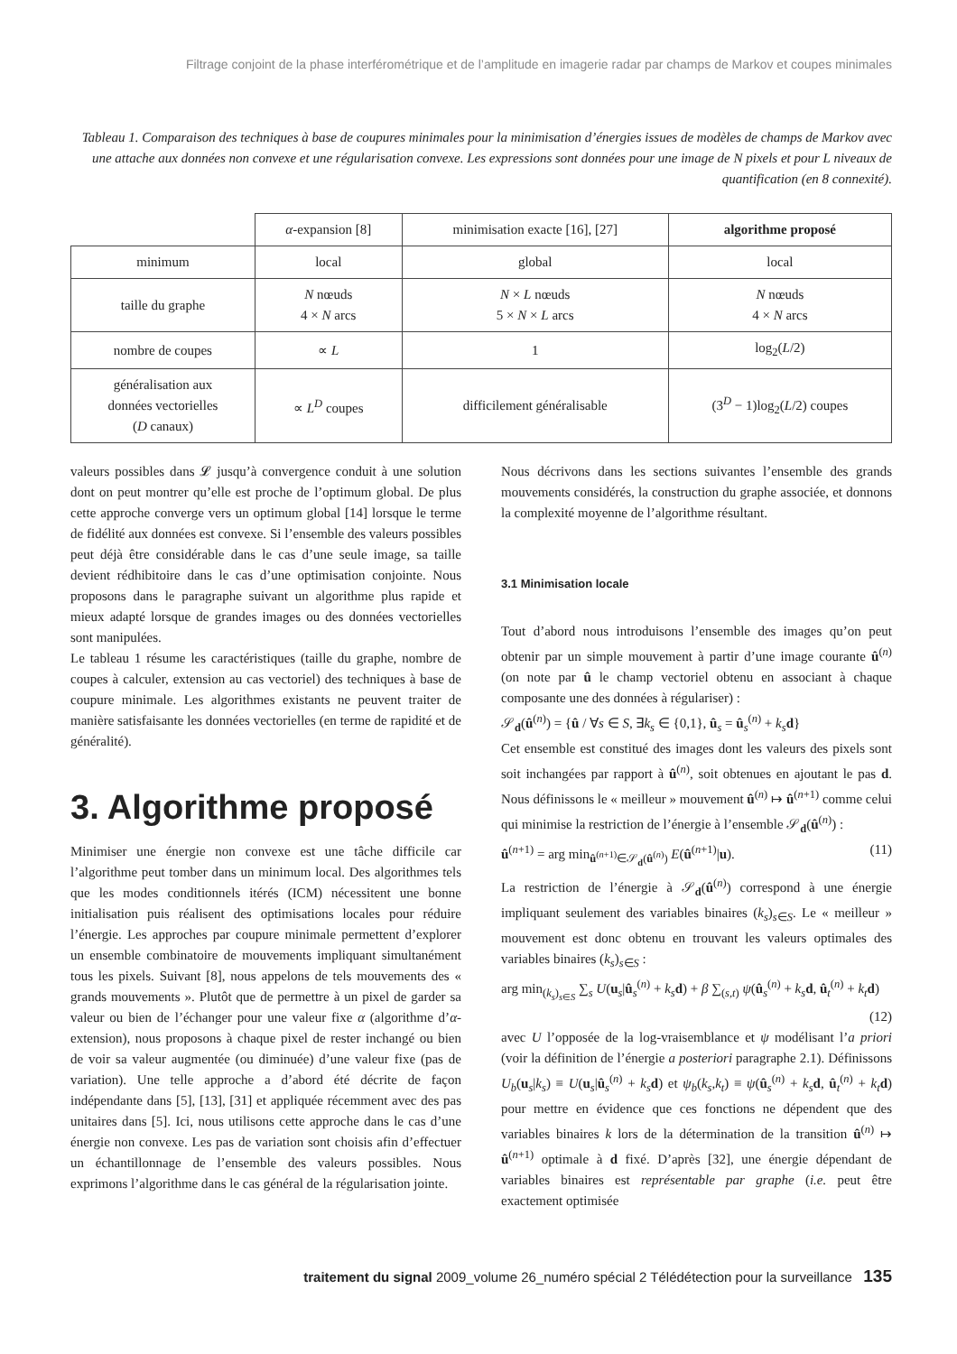Filtrage conjoint de la phase interférométrique et de l’amplitude en imagerie radar par champs de Markov et coupes minimales
Tableau 1. Comparaison des techniques à base de coupures minimales pour la minimisation d’énergies issues de modèles de champs de Markov avec une attache aux données non convexe et une régularisation convexe. Les expressions sont données pour une image de N pixels et pour L niveaux de quantification (en 8 connexité).
| | α -expansion [8] | minimisation exacte [16], [27] | algorithme proposé |
| --- | --- | --- | --- |
| minimum | local | global | local |
| taille du graphe | N nœuds 4 × N arcs | N × L nœuds 5 × N × L arcs | N nœuds 4 × N arcs |
| nombre de coupes | ∝ L | 1 | log<sub>2</sub>( L /2) |
| généralisation aux données vectorielles ( D canaux) | ∝ L<sup>D</sup> coupes | difficilement généralisable | (3<sup>D</sup> − 1)log<sub>2</sub>( L /2) coupes |
valeurs possibles dans 𝓛 jusqu’à convergence conduit à une solution dont on peut montrer qu’elle est proche de l’optimum global. De plus cette approche converge vers un optimum global [14] lorsque le terme de fidélité aux données est convexe. Si l’ensemble des valeurs possibles peut déjà être considérable dans le cas d’une seule image, sa taille devient rédhibitoire dans le cas d’une optimisation conjointe. Nous proposons dans le paragraphe suivant un algorithme plus rapide et mieux adapté lorsque de grandes images ou des données vectorielles sont manipulées.
Le tableau 1 résume les caractéristiques (taille du graphe, nombre de coupes à calculer, extension au cas vectoriel) des techniques à base de coupure minimale. Les algorithmes existants ne peuvent traiter de manière satisfaisante les données vectorielles (en terme de rapidité et de généralité).
3. Algorithme proposé
Minimiser une énergie non convexe est une tâche difficile car l’algorithme peut tomber dans un minimum local. Des algorithmes tels que les modes conditionnels itérés (ICM) nécessitent une bonne initialisation puis réalisent des optimisations locales pour réduire l’énergie. Les approches par coupure minimale permettent d’explorer un ensemble combinatoire de mouvements impliquant simultanément tous les pixels. Suivant [8], nous appelons de tels mouvements des « grands mouvements ». Plutôt que de permettre à un pixel de garder sa valeur ou bien de l’échanger pour une valeur fixe α (algorithme d’α-extension), nous proposons à chaque pixel de rester inchangé ou bien de voir sa valeur augmentée (ou diminuée) d’une valeur fixe (pas de variation). Une telle approche a d’abord été décrite de façon indépendante dans [5], [13], [31] et appliquée récemment avec des pas unitaires dans [5]. Ici, nous utilisons cette approche dans le cas d’une énergie non convexe. Les pas de variation sont choisis afin d’effectuer un échantillonnage de l’ensemble des valeurs possibles. Nous exprimons l’algorithme dans le cas général de la régularisation jointe.
Nous décrivons dans les sections suivantes l’ensemble des grands mouvements considérés, la construction du graphe associée, et donnons la complexité moyenne de l’algorithme résultant.
3.1 Minimisation locale
Tout d’abord nous introduisons l’ensemble des images qu’on peut obtenir par un simple mouvement à partir d’une image courante û<sup>(n)</sup> (on note par û le champ vectoriel obtenu en associant à chaque composante une des données à régulariser) :
𝒮<sub>d</sub>(û<sup>(n)</sup>) = {û / ∀s ∈ S, ∃k<sub>s</sub> ∈ {0,1}, û<sub>s</sub> = û<sub>s</sub><sup>(n)</sup> + k<sub>s</sub> d}
Cet ensemble est constitué des images dont les valeurs des pixels sont soit inchangées par rapport à û<sup>(n)</sup>, soit obtenues en ajoutant le pas d. Nous définissons le « meilleur » mouvement û<sup>(n)</sup> ↦ û<sup>(n+1)</sup> comme celui qui minimise la restriction de l’énergie à l’ensemble 𝒮<sub>d</sub>(û<sup>(n)</sup>) :
û<sup>(n+1)</sup> = arg min<sub>û<sup>(n+1)</sup>∈𝒮<sub>d</sub>(û<sup>(n)</sup>)</sub> E(û<sup>(n+1)</sup>|u). (11)
La restriction de l’énergie à 𝒮<sub>d</sub>(û<sup>(n)</sup>) correspond à une énergie impliquant seulement des variables binaires (k<sub>s</sub>)<sub>s∈S</sub>. Le « meilleur » mouvement est donc obtenu en trouvant les valeurs optimales des variables binaires (k<sub>s</sub>)<sub>s∈S</sub> :
arg min<sub>(k<sub>s</sub>)<sub>s∈S</sub></sub> ∑<sub>s</sub> U(u<sub>s</sub>|û<sub>s</sub><sup>(n)</sup> + k<sub>s</sub> d) + β ∑<sub>(s,t)</sub> ψ(û<sub>s</sub><sup>(n)</sup> + k<sub>s</sub> d, û<sub>t</sub><sup>(n)</sup> + k<sub>t</sub> d)
(12)
avec U l’opposée de la log-vraisemblance et ψ modélisant l’a priori (voir la définition de l’énergie a posteriori paragraphe 2.1). Définissons U<sub>b</sub>(u<sub>s</sub>|k<sub>s</sub>) ≡ U(u<sub>s</sub>|û<sub>s</sub><sup>(n)</sup> + k<sub>s</sub> d) et ψ<sub>b</sub>(k<sub>s</sub>,k<sub>t</sub>) ≡ ψ(û<sub>s</sub><sup>(n)</sup> + k<sub>s</sub> d, û<sub>t</sub><sup>(n)</sup> + k<sub>t</sub> d) pour mettre en évidence que ces fonctions ne dépendent que des variables binaires k lors de la détermination de la transition û<sup>(n)</sup> ↦ û<sup>(n+1)</sup> optimale à d fixé. D’après [32], une énergie dépendant de variables binaires est représentable par graphe (i.e. peut être exactement optimisée
traitement du signal 2009_volume 26_numéro spécial 2 Télédétection pour la surveillance 135